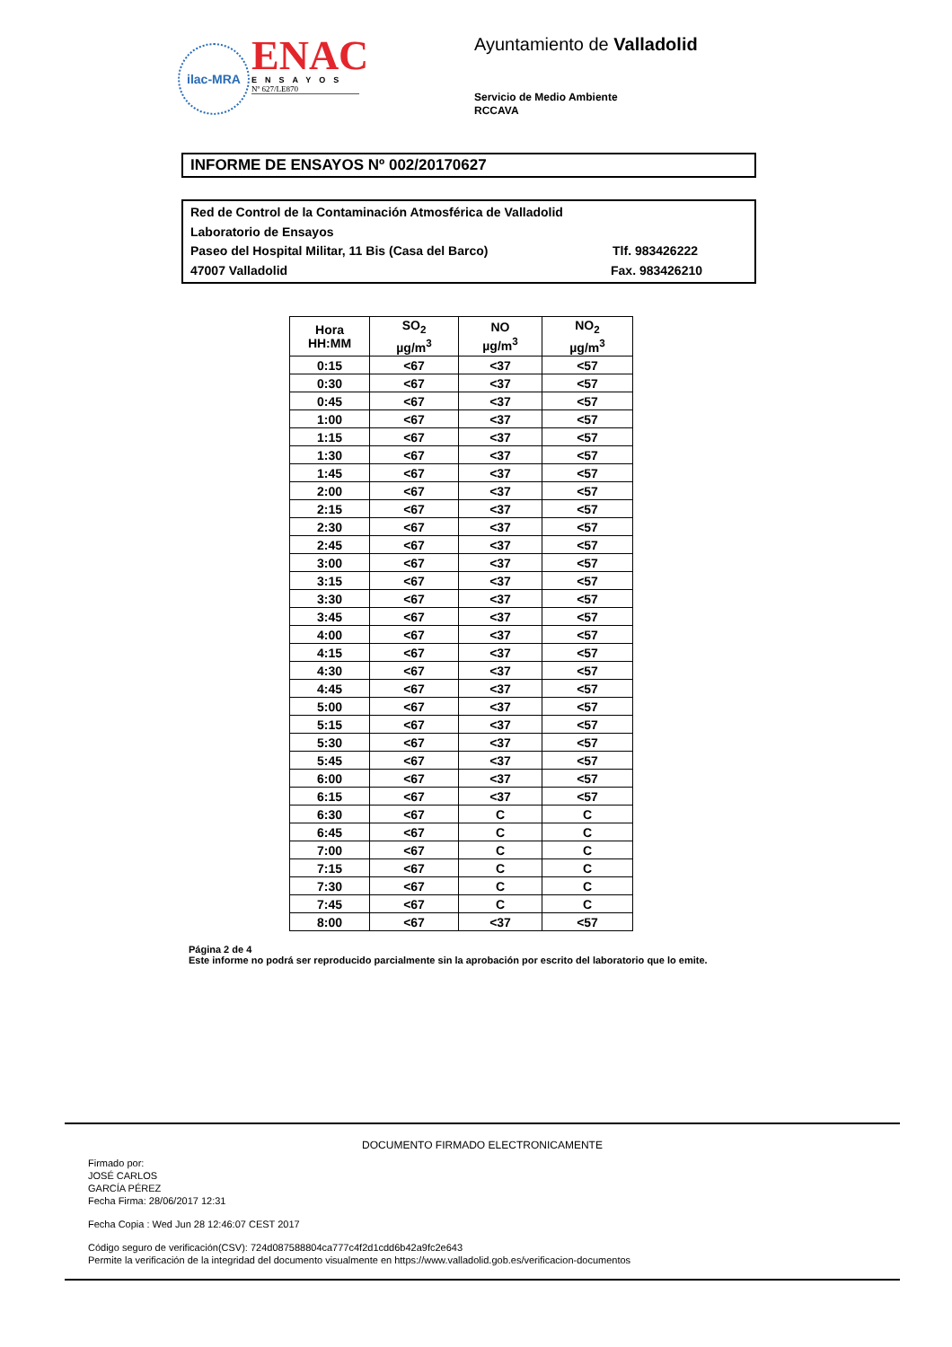ilac-MRA
ENAC
ENSAYOS
Nº 627/LE870
Ayuntamiento de Valladolid
Servicio de Medio Ambiente
RCCAVA
INFORME DE ENSAYOS Nº 002/20170627
Red de Control de la Contaminación Atmosférica de Valladolid
Laboratorio de Ensayos
Paseo del Hospital Militar, 11 Bis (Casa del Barco) Tlf. 983426222
47007 Valladolid Fax. 983426210
| Hora HH:MM | SO<sub>2</sub> µg/m<sup>3</sup> | NO µg/m<sup>3</sup> | NO<sub>2</sub> µg/m<sup>3</sup> |
| --- | --- | --- | --- |
| 0:15 | <67 | <37 | <57 |
| 0:30 | <67 | <37 | <57 |
| 0:45 | <67 | <37 | <57 |
| 1:00 | <67 | <37 | <57 |
| 1:15 | <67 | <37 | <57 |
| 1:30 | <67 | <37 | <57 |
| 1:45 | <67 | <37 | <57 |
| 2:00 | <67 | <37 | <57 |
| 2:15 | <67 | <37 | <57 |
| 2:30 | <67 | <37 | <57 |
| 2:45 | <67 | <37 | <57 |
| 3:00 | <67 | <37 | <57 |
| 3:15 | <67 | <37 | <57 |
| 3:30 | <67 | <37 | <57 |
| 3:45 | <67 | <37 | <57 |
| 4:00 | <67 | <37 | <57 |
| 4:15 | <67 | <37 | <57 |
| 4:30 | <67 | <37 | <57 |
| 4:45 | <67 | <37 | <57 |
| 5:00 | <67 | <37 | <57 |
| 5:15 | <67 | <37 | <57 |
| 5:30 | <67 | <37 | <57 |
| 5:45 | <67 | <37 | <57 |
| 6:00 | <67 | <37 | <57 |
| 6:15 | <67 | <37 | <57 |
| 6:30 | <67 | C | C |
| 6:45 | <67 | C | C |
| 7:00 | <67 | C | C |
| 7:15 | <67 | C | C |
| 7:30 | <67 | C | C |
| 7:45 | <67 | C | C |
| 8:00 | <67 | <37 | <57 |
Página 2 de 4
Este informe no podrá ser reproducido parcialmente sin la aprobación por escrito del laboratorio que lo emite.
DOCUMENTO FIRMADO ELECTRONICAMENTE
Firmado por:
JOSÉ CARLOS
GARCÍA PÉREZ
Fecha Firma: 28/06/2017 12:31
Fecha Copia : Wed Jun 28 12:46:07 CEST 2017
Código seguro de verificación(CSV): 724d087588804ca777c4f2d1cdd6b42a9fc2e643
Permite la verificación de la integridad del documento visualmente en https://www.valladolid.gob.es/verificacion-documentos